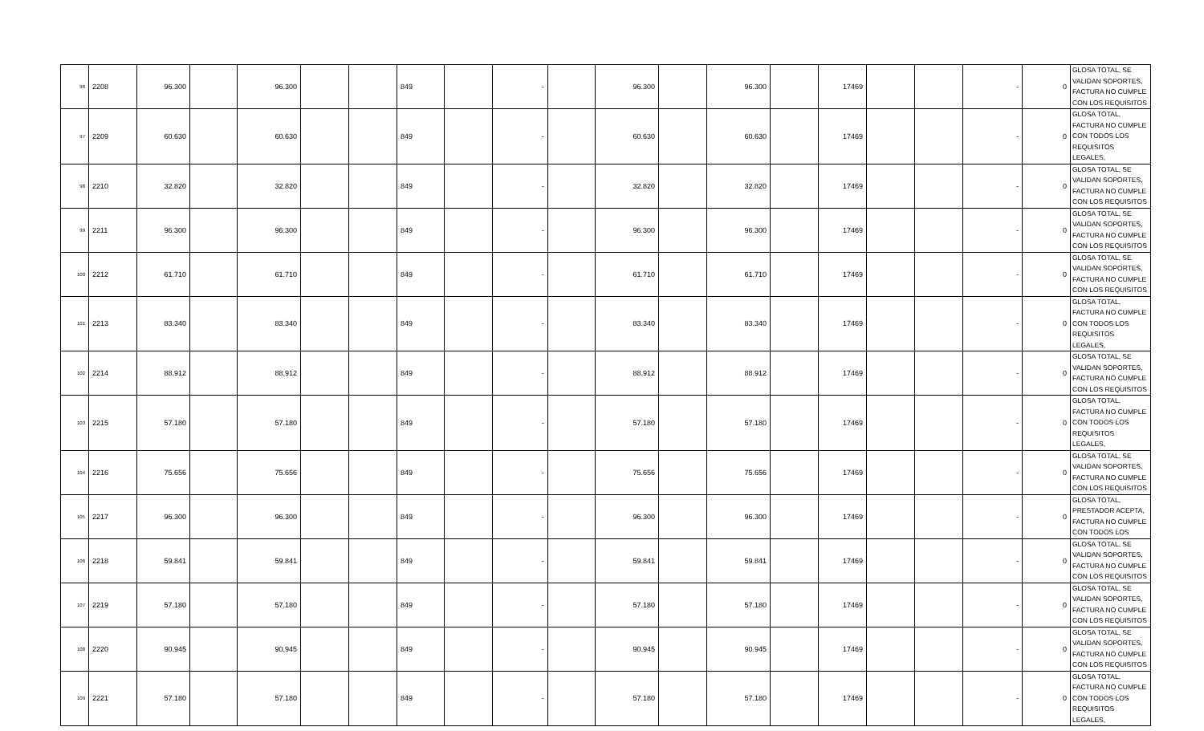| 96 | 2208 | 96.300 | | 96.300 | | | 849 | | - | | 96.300 | | 96.300 | | 17469 | | | - | 0 | GLOSA TOTAL, SE VALIDAN SOPORTES, FACTURA NO CUMPLE CON LOS REQUISITOS |
| 97 | 2209 | 60.630 | | 60.630 | | | 849 | | - | | 60.630 | | 60.630 | | 17469 | | | - | 0 | GLOSA TOTAL, FACTURA NO CUMPLE CON TODOS LOS REQUISITOS LEGALES, |
| 98 | 2210 | 32.820 | | 32.820 | | | 849 | | - | | 32.820 | | 32.820 | | 17469 | | | - | 0 | GLOSA TOTAL, SE VALIDAN SOPORTES, FACTURA NO CUMPLE CON LOS REQUISITOS |
| 99 | 2211 | 96.300 | | 96.300 | | | 849 | | - | | 96.300 | | 96.300 | | 17469 | | | - | 0 | GLOSA TOTAL, SE VALIDAN SOPORTES, FACTURA NO CUMPLE CON LOS REQUISITOS |
| 100 | 2212 | 61.710 | | 61.710 | | | 849 | | - | | 61.710 | | 61.710 | | 17469 | | | - | 0 | GLOSA TOTAL, SE VALIDAN SOPORTES, FACTURA NO CUMPLE CON LOS REQUISITOS |
| 101 | 2213 | 83.340 | | 83.340 | | | 849 | | - | | 83.340 | | 83.340 | | 17469 | | | - | 0 | GLOSA TOTAL, FACTURA NO CUMPLE CON TODOS LOS REQUISITOS LEGALES, |
| 102 | 2214 | 88.912 | | 88.912 | | | 849 | | - | | 88.912 | | 88.912 | | 17469 | | | - | 0 | GLOSA TOTAL, SE VALIDAN SOPORTES, FACTURA NO CUMPLE CON LOS REQUISITOS |
| 103 | 2215 | 57.180 | | 57.180 | | | 849 | | - | | 57.180 | | 57.180 | | 17469 | | | - | 0 | GLOSA TOTAL, FACTURA NO CUMPLE CON TODOS LOS REQUISITOS LEGALES, |
| 104 | 2216 | 75.656 | | 75.656 | | | 849 | | - | | 75.656 | | 75.656 | | 17469 | | | - | 0 | GLOSA TOTAL, SE VALIDAN SOPORTES, FACTURA NO CUMPLE CON LOS REQUISITOS |
| 105 | 2217 | 96.300 | | 96.300 | | | 849 | | - | | 96.300 | | 96.300 | | 17469 | | | - | 0 | GLOSA TOTAL, PRESTADOR ACEPTA, FACTURA NO CUMPLE CON TODOS LOS |
| 106 | 2218 | 59.841 | | 59.841 | | | 849 | | - | | 59.841 | | 59.841 | | 17469 | | | - | 0 | GLOSA TOTAL, SE VALIDAN SOPORTES, FACTURA NO CUMPLE CON LOS REQUISITOS |
| 107 | 2219 | 57.180 | | 57.180 | | | 849 | | - | | 57.180 | | 57.180 | | 17469 | | | - | 0 | GLOSA TOTAL, SE VALIDAN SOPORTES, FACTURA NO CUMPLE CON LOS REQUISITOS |
| 108 | 2220 | 90.945 | | 90.945 | | | 849 | | - | | 90.945 | | 90.945 | | 17469 | | | - | 0 | GLOSA TOTAL, SE VALIDAN SOPORTES, FACTURA NO CUMPLE CON LOS REQUISITOS |
| 109 | 2221 | 57.180 | | 57.180 | | | 849 | | - | | 57.180 | | 57.180 | | 17469 | | | - | 0 | GLOSA TOTAL, FACTURA NO CUMPLE CON TODOS LOS REQUISITOS LEGALES, |